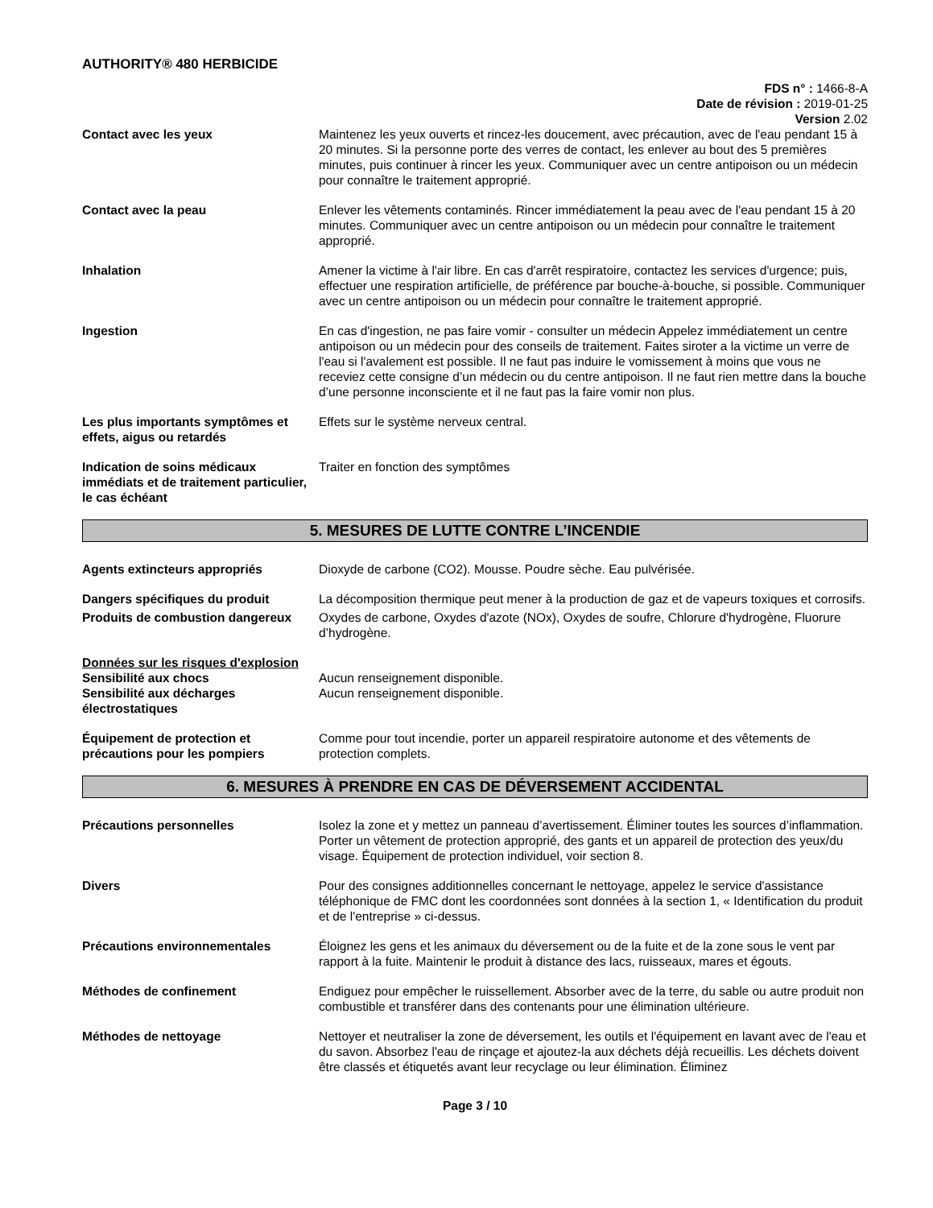AUTHORITY® 480 HERBICIDE
FDS n° : 1466-8-A
Date de révision : 2019-01-25
Version 2.02
Contact avec les yeux Maintenez les yeux ouverts et rincez-les doucement, avec précaution, avec de l'eau pendant 15 à 20 minutes. Si la personne porte des verres de contact, les enlever au bout des 5 premières minutes, puis continuer à rincer les yeux. Communiquer avec un centre antipoison ou un médecin pour connaître le traitement approprié.
Contact avec la peau Enlever les vêtements contaminés. Rincer immédiatement la peau avec de l'eau pendant 15 à 20 minutes. Communiquer avec un centre antipoison ou un médecin pour connaître le traitement approprié.
Inhalation Amener la victime à l'air libre. En cas d'arrêt respiratoire, contactez les services d'urgence; puis, effectuer une respiration artificielle, de préférence par bouche-à-bouche, si possible. Communiquer avec un centre antipoison ou un médecin pour connaître le traitement approprié.
Ingestion En cas d'ingestion, ne pas faire vomir - consulter un médecin Appelez immédiatement un centre antipoison ou un médecin pour des conseils de traitement. Faites siroter a la victime un verre de l'eau si l'avalement est possible. Il ne faut pas induire le vomissement à moins que vous ne receviez cette consigne d’un médecin ou du centre antipoison. Il ne faut rien mettre dans la bouche d’une personne inconsciente et il ne faut pas la faire vomir non plus.
Les plus importants symptômes et effets, aigus ou retardés
Effets sur le système nerveux central.
Indication de soins médicaux immédiats et de traitement particulier, le cas échéant
Traiter en fonction des symptômes
5. MESURES DE LUTTE CONTRE L’INCENDIE
Agents extincteurs appropriés Dioxyde de carbone (CO2). Mousse. Poudre sèche. Eau pulvérisée.
Dangers spécifiques du produit La décomposition thermique peut mener à la production de gaz et de vapeurs toxiques et corrosifs.
Produits de combustion dangereux
Oxydes de carbone, Oxydes d'azote (NOx), Oxydes de soufre, Chlorure d'hydrogène, Fluorure d’hydrogène.
Données sur les risques d'explosion
Sensibilité aux chocs Aucun renseignement disponible.
Sensibilité aux décharges électrostatiques
Aucun renseignement disponible.
Équipement de protection et précautions pour les pompiers
Comme pour tout incendie, porter un appareil respiratoire autonome et des vêtements de protection complets.
6. MESURES À PRENDRE EN CAS DE DÉVERSEMENT ACCIDENTAL
Précautions personnelles Isolez la zone et y mettez un panneau d’avertissement. Éliminer toutes les sources d’inflammation. Porter un vêtement de protection approprié, des gants et un appareil de protection des yeux/du visage. Équipement de protection individuel, voir section 8.
Divers Pour des consignes additionnelles concernant le nettoyage, appelez le service d'assistance téléphonique de FMC dont les coordonnées sont données à la section 1, « Identification du produit et de l'entreprise » ci-dessus.
Précautions environnementales Éloignez les gens et les animaux du déversement ou de la fuite et de la zone sous le vent par rapport à la fuite. Maintenir le produit à distance des lacs, ruisseaux, mares et égouts.
Méthodes de confinement Endiguez pour empêcher le ruissellement. Absorber avec de la terre, du sable ou autre produit non combustible et transférer dans des contenants pour une élimination ultérieure.
Méthodes de nettoyage Nettoyer et neutraliser la zone de déversement, les outils et l'équipement en lavant avec de l'eau et du savon. Absorbez l'eau de rinçage et ajoutez-la aux déchets déjà recueillis. Les déchets doivent être classés et étiquetés avant leur recyclage ou leur élimination. Éliminez
Page 3 / 10